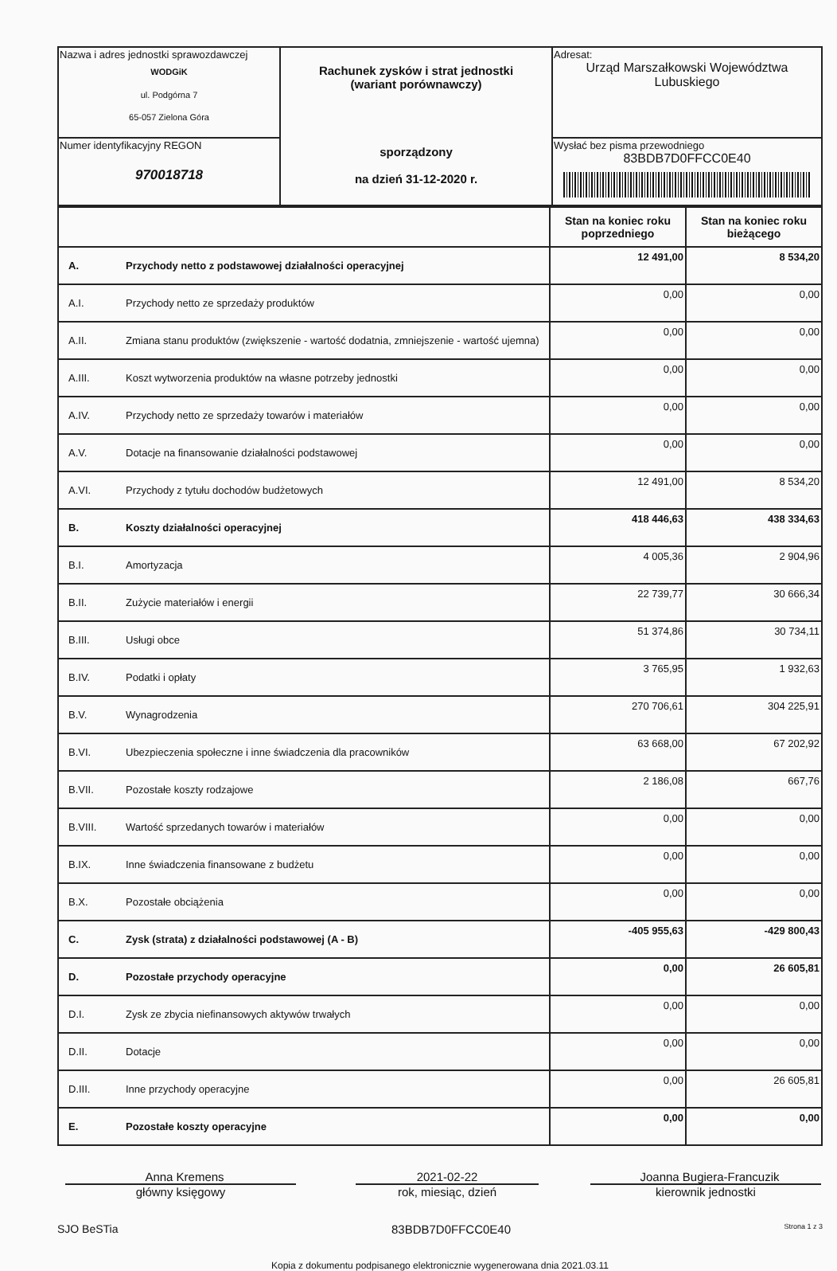| Nazwa i adres jednostki sprawozdawczej WODGiK ul. Podgórna 7 65-057 Zielona Góra | Rachunek zysków i strat jednostki (wariant porównawczy) sporządzony na dzień 31-12-2020 r. | Adresat: Urząd Marszałkowski Województwa Lubuskiego |
| Numer identyfikacyjny REGON 970018718 | | Wysłać bez pisma przewodniego 83BDB7D0FFCC0E40 |
| | | Stan na koniec roku poprzedniego | Stan na koniec roku bieżącego |
| A. | Przychody netto z podstawowej działalności operacyjnej | 12 491,00 | 8 534,20 |
| A.I. | Przychody netto ze sprzedaży produktów | 0,00 | 0,00 |
| A.II. | Zmiana stanu produktów (zwiększenie - wartość dodatnia, zmniejszenie - wartość ujemna) | 0,00 | 0,00 |
| A.III. | Koszt wytworzenia produktów na własne potrzeby jednostki | 0,00 | 0,00 |
| A.IV. | Przychody netto ze sprzedaży towarów i materiałów | 0,00 | 0,00 |
| A.V. | Dotacje na finansowanie działalności podstawowej | 0,00 | 0,00 |
| A.VI. | Przychody z tytułu dochodów budżetowych | 12 491,00 | 8 534,20 |
| B. | Koszty działalności operacyjnej | 418 446,63 | 438 334,63 |
| B.I. | Amortyzacja | 4 005,36 | 2 904,96 |
| B.II. | Zużycie materiałów i energii | 22 739,77 | 30 666,34 |
| B.III. | Usługi obce | 51 374,86 | 30 734,11 |
| B.IV. | Podatki i opłaty | 3 765,95 | 1 932,63 |
| B.V. | Wynagrodzenia | 270 706,61 | 304 225,91 |
| B.VI. | Ubezpieczenia społeczne i inne świadczenia dla pracowników | 63 668,00 | 67 202,92 |
| B.VII. | Pozostałe koszty rodzajowe | 2 186,08 | 667,76 |
| B.VIII. | Wartość sprzedanych towarów i materiałów | 0,00 | 0,00 |
| B.IX. | Inne świadczenia finansowane z budżetu | 0,00 | 0,00 |
| B.X. | Pozostałe obciążenia | 0,00 | 0,00 |
| C. | Zysk (strata) z działalności podstawowej (A - B) | -405 955,63 | -429 800,43 |
| D. | Pozostałe przychody operacyjne | 0,00 | 26 605,81 |
| D.I. | Zysk ze zbycia niefinansowych aktywów trwałych | 0,00 | 0,00 |
| D.II. | Dotacje | 0,00 | 0,00 |
| D.III. | Inne przychody operacyjne | 0,00 | 26 605,81 |
| E. | Pozostałe koszty operacyjne | 0,00 | 0,00 |
Anna Kremens
główny księgowy
2021-02-22
rok, miesiąc, dzień
Joanna Bugiera-Francuzik
kierownik jednostki
SJO BeSTia 83BDB7D0FFCC0E40 Strona 1 z 3
Kopia z dokumentu podpisanego elektronicznie wygenerowana dnia 2021.03.11